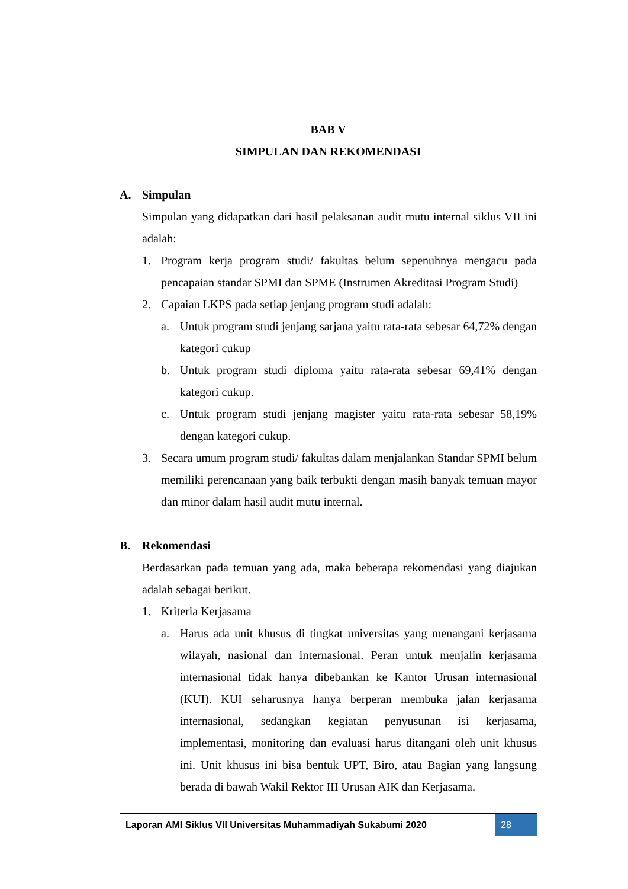BAB V
SIMPULAN DAN REKOMENDASI
A. Simpulan
Simpulan yang didapatkan dari hasil pelaksanan audit mutu internal siklus VII ini adalah:
1. Program kerja program studi/ fakultas belum sepenuhnya mengacu pada pencapaian standar SPMI dan SPME (Instrumen Akreditasi Program Studi)
2. Capaian LKPS pada setiap jenjang program studi adalah:
a. Untuk program studi jenjang sarjana yaitu rata-rata sebesar 64,72% dengan kategori cukup
b. Untuk program studi diploma yaitu rata-rata sebesar 69,41% dengan kategori cukup.
c. Untuk program studi jenjang magister yaitu rata-rata sebesar 58,19% dengan kategori cukup.
3. Secara umum program studi/ fakultas dalam menjalankan Standar SPMI belum memiliki perencanaan yang baik terbukti dengan masih banyak temuan mayor dan minor dalam hasil audit mutu internal.
B. Rekomendasi
Berdasarkan pada temuan yang ada, maka beberapa rekomendasi yang diajukan adalah sebagai berikut.
1. Kriteria Kerjasama
a. Harus ada unit khusus di tingkat universitas yang menangani kerjasama wilayah, nasional dan internasional. Peran untuk menjalin kerjasama internasional tidak hanya dibebankan ke Kantor Urusan internasional (KUI). KUI seharusnya hanya berperan membuka jalan kerjasama internasional, sedangkan kegiatan penyusunan isi kerjasama, implementasi, monitoring dan evaluasi harus ditangani oleh unit khusus ini. Unit khusus ini bisa bentuk UPT, Biro, atau Bagian yang langsung berada di bawah Wakil Rektor III Urusan AIK dan Kerjasama.
Laporan AMI Siklus VII Universitas Muhammadiyah Sukabumi 2020
28